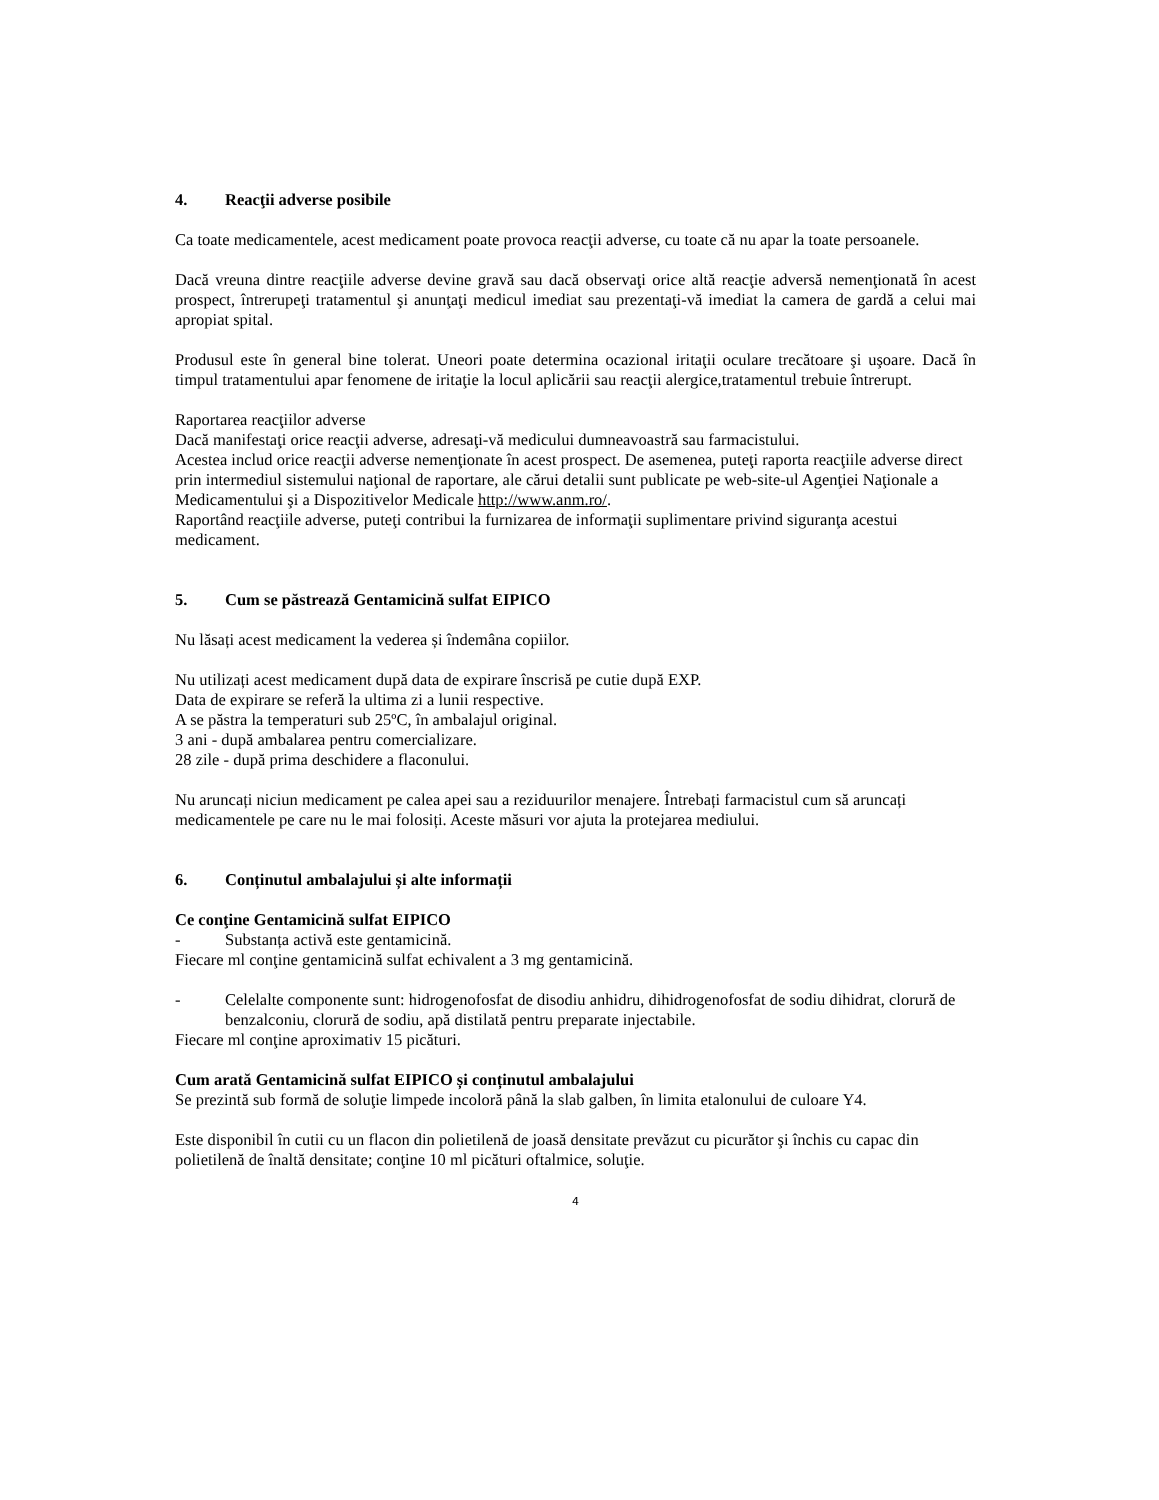4. Reacţii adverse posibile
Ca toate medicamentele, acest medicament poate provoca reacţii adverse, cu toate că nu apar la toate persoanele.
Dacă vreuna dintre reacţiile adverse devine gravă sau dacă observaţi orice altă reacţie adversă nemenţionată în acest prospect, întrerupeţi tratamentul şi anunţaţi medicul imediat sau prezentaţi-vă imediat la camera de gardă a celui mai apropiat spital.
Produsul este în general bine tolerat. Uneori poate determina ocazional iritaţii oculare trecătoare şi uşoare. Dacă în timpul tratamentului apar fenomene de iritaţie la locul aplicării sau reacţii alergice,tratamentul trebuie întrerupt.
Raportarea reacţiilor adverse
Dacă manifestaţi orice reacţii adverse, adresaţi-vă medicului dumneavoastră sau farmacistului.
Acestea includ orice reacţii adverse nemenţionate în acest prospect. De asemenea, puteţi raporta reacţiile adverse direct prin intermediul sistemului naţional de raportare, ale cărui detalii sunt publicate pe web-site-ul Agenţiei Naţionale a Medicamentului şi a Dispozitivelor Medicale http://www.anm.ro/.
Raportând reacţiile adverse, puteţi contribui la furnizarea de informaţii suplimentare privind siguranţa acestui medicament.
5. Cum se păstrează Gentamicină sulfat EIPICO
Nu lăsați acest medicament la vederea și îndemâna copiilor.
Nu utilizați acest medicament după data de expirare înscrisă pe cutie după EXP.
Data de expirare se referă la ultima zi a lunii respective.
A se păstra la temperaturi sub 25ºC, în ambalajul original.
3 ani - după ambalarea pentru comercializare.
28 zile - după prima deschidere a flaconului.
Nu aruncați niciun medicament pe calea apei sau a reziduurilor menajere. Întrebați farmacistul cum să aruncați medicamentele pe care nu le mai folosiți. Aceste măsuri vor ajuta la protejarea mediului.
6. Conținutul ambalajului și alte informații
Ce conţine Gentamicină sulfat EIPICO
- Substanța activă este gentamicină.
Fiecare ml conţine gentamicină sulfat echivalent a 3 mg gentamicină.
- Celelalte componente sunt: hidrogenofosfat de disodiu anhidru, dihidrogenofosfat de sodiu dihidrat, clorură de benzalconiu, clorură de sodiu, apă distilată pentru preparate injectabile.
Fiecare ml conţine aproximativ 15 picături.
Cum arată Gentamicină sulfat EIPICO și conținutul ambalajului
Se prezintă sub formă de soluţie limpede incoloră până la slab galben, în limita etalonului de culoare Y4.
Este disponibil în cutii cu un flacon din polietilenă de joasă densitate prevăzut cu picurător şi închis cu capac din polietilenă de înaltă densitate; conţine 10 ml picături oftalmice, soluţie.
4